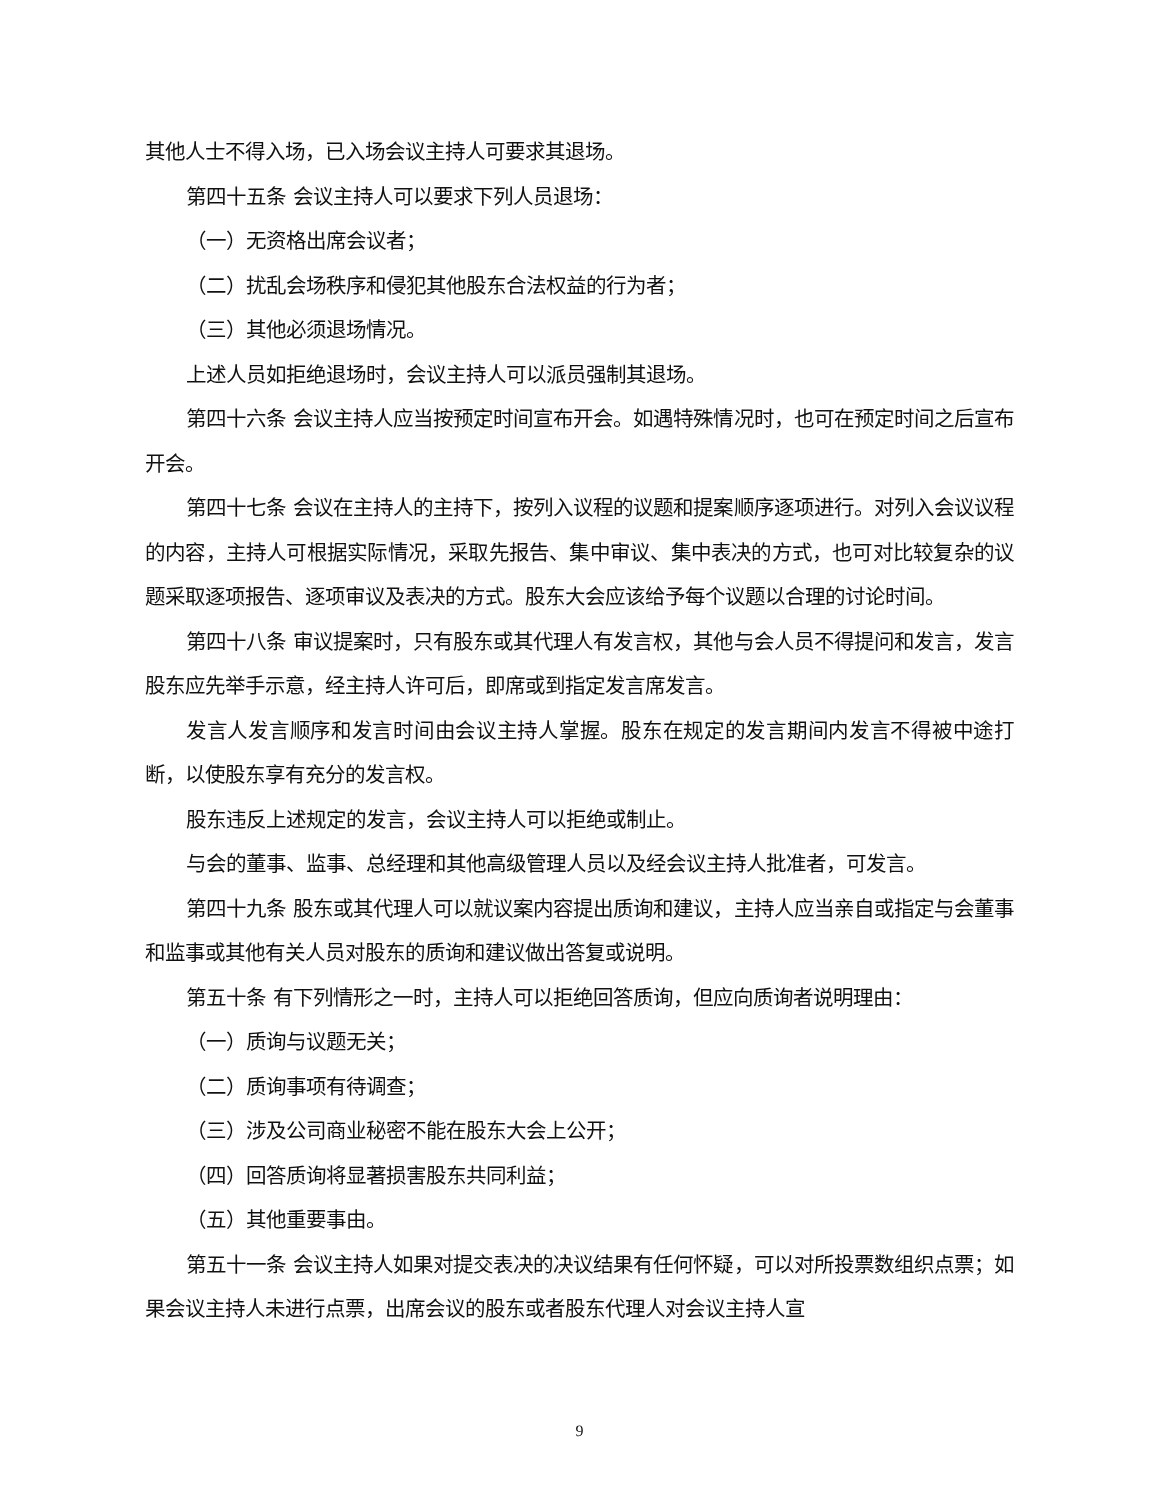其他人士不得入场，已入场会议主持人可要求其退场。
第四十五条 会议主持人可以要求下列人员退场：
（一）无资格出席会议者；
（二）扰乱会场秩序和侵犯其他股东合法权益的行为者；
（三）其他必须退场情况。
上述人员如拒绝退场时，会议主持人可以派员强制其退场。
第四十六条 会议主持人应当按预定时间宣布开会。如遇特殊情况时，也可在预定时间之后宣布开会。
第四十七条 会议在主持人的主持下，按列入议程的议题和提案顺序逐项进行。对列入会议议程的内容，主持人可根据实际情况，采取先报告、集中审议、集中表决的方式，也可对比较复杂的议题采取逐项报告、逐项审议及表决的方式。股东大会应该给予每个议题以合理的讨论时间。
第四十八条 审议提案时，只有股东或其代理人有发言权，其他与会人员不得提问和发言，发言股东应先举手示意，经主持人许可后，即席或到指定发言席发言。
发言人发言顺序和发言时间由会议主持人掌握。股东在规定的发言期间内发言不得被中途打断，以使股东享有充分的发言权。
股东违反上述规定的发言，会议主持人可以拒绝或制止。
与会的董事、监事、总经理和其他高级管理人员以及经会议主持人批准者，可发言。
第四十九条 股东或其代理人可以就议案内容提出质询和建议，主持人应当亲自或指定与会董事和监事或其他有关人员对股东的质询和建议做出答复或说明。
第五十条 有下列情形之一时，主持人可以拒绝回答质询，但应向质询者说明理由：
（一）质询与议题无关；
（二）质询事项有待调查；
（三）涉及公司商业秘密不能在股东大会上公开；
（四）回答质询将显著损害股东共同利益；
（五）其他重要事由。
第五十一条 会议主持人如果对提交表决的决议结果有任何怀疑，可以对所投票数组织点票；如果会议主持人未进行点票，出席会议的股东或者股东代理人对会议主持人宣
9